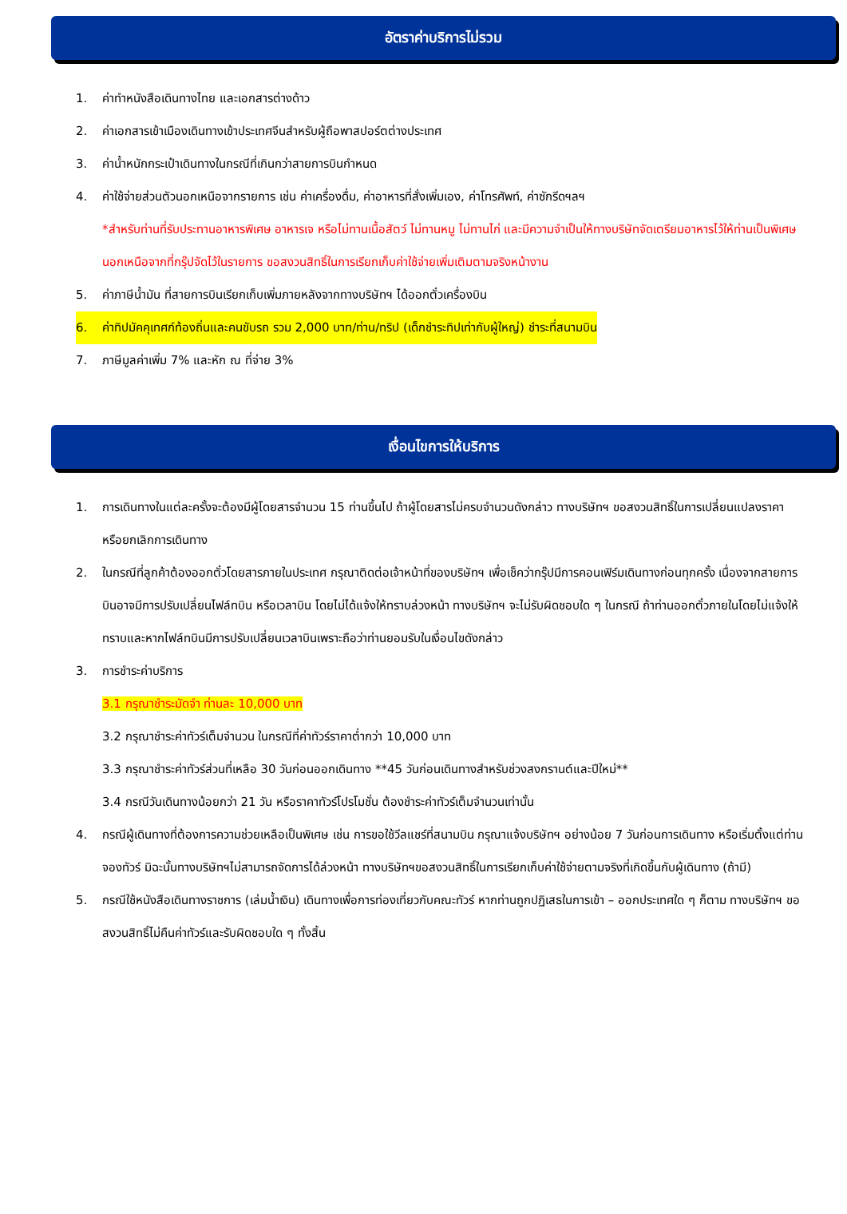อัตราค่าบริการไม่รวม
1. ค่าทำหนังสือเดินทางไทย และเอกสารต่างด้าว
2. ค่าเอกสารเข้าเมืองเดินทางเข้าประเทศจีนสำหรับผู้ถือพาสปอร์ตต่างประเทศ
3. ค่าน้ำหนักกระเป๋าเดินทางในกรณีที่เกินกว่าสายการบินกำหนด
4. ค่าใช้จ่ายส่วนตัวนอกเหนือจากรายการ เช่น ค่าเครื่องดื่ม, ค่าอาหารที่สั่งเพิ่มเอง, ค่าโทรศัพท์, ค่าซักรีดฯลฯ
*สำหรับท่านที่รับประทานอาหารพิเศษ อาหารเจ หรือไม่ทานเนื้อสัตว์ ไม่ทานหมู ไม่ทานไก่ และมีความจำเป็นให้ทางบริษัทจัดเตรียมอาหารไว้ให้ท่านเป็นพิเศษนอกเหนือจากที่กรุ๊ปจัดไว้ในรายการ ขอสงวนสิทธิ์ในการเรียกเก็บค่าใช้จ่ายเพิ่มเติมตามจริงหน้างาน
5. ค่าภาษีน้ำมัน ที่สายการบินเรียกเก็บเพิ่มภายหลังจากทางบริษัทฯ ได้ออกตั๋วเครื่องบิน
6. ค่าทิปมัคคุเทศก์ท้องถิ่นและคนขับรถ รวม 2,000 บาท/ท่าน/ทริป (เด็กชำระทิปเท่ากับผู้ใหญ่) ชำระที่สนามบิน
7. ภาษีมูลค่าเพิ่ม 7% และหัก ณ ที่จ่าย 3%
เงื่อนไขการให้บริการ
1. การเดินทางในแต่ละครั้งจะต้องมีผู้โดยสารจำนวน 15 ท่านขึ้นไป ถ้าผู้โดยสารไม่ครบจำนวนดังกล่าว ทางบริษัทฯ ขอสงวนสิทธิ์ในการเปลี่ยนแปลงราคาหรือยกเลิกการเดินทาง
2. ในกรณีที่ลูกค้าต้องออกตั๋วโดยสารภายในประเทศ กรุณาติดต่อเจ้าหน้าที่ของบริษัทฯ เพื่อเช็คว่ากรุ๊ปมีการคอนเฟิร์มเดินทางก่อนทุกครั้ง เนื่องจากสายการบินอาจมีการปรับเปลี่ยนไฟล์ทบิน หรือเวลาบิน โดยไม่ได้แจ้งให้ทราบล่วงหน้า ทางบริษัทฯ จะไม่รับผิดชอบใด ๆ ในกรณี ถ้าท่านออกตั๋วภายในโดยไม่แจ้งให้ทราบและหากไฟล์ทบินมีการปรับเปลี่ยนเวลาบินเพราะถือว่าท่านยอมรับในเงื่อนไขดังกล่าว
3. การชำระค่าบริการ
3.1 กรุณาชำระมัดจำ ท่านละ 10,000 บาท
3.2 กรุณาชำระค่าทัวร์เต็มจำนวน ในกรณีที่ค่าทัวร์ราคาต่ำกว่า 10,000 บาท
3.3 กรุณาชำระค่าทัวร์ส่วนที่เหลือ 30 วันก่อนออกเดินทาง **45 วันก่อนเดินทางสำหรับช่วงสงกรานต์และปีใหม่**
3.4 กรณีวันเดินทางน้อยกว่า 21 วัน หรือราคาทัวร์โปรโมชั่น ต้องชำระค่าทัวร์เต็มจำนวนเท่านั้น
4. กรณีผู้เดินทางที่ต้องการความช่วยเหลือเป็นพิเศษ เช่น การขอใช้วีลแชร์ที่สนามบิน กรุณาแจ้งบริษัทฯ อย่างน้อย 7 วันก่อนการเดินทาง หรือเริ่มตั้งแต่ท่านจองทัวร์ มิฉะนั้นทางบริษัทฯไม่สามารถจัดการได้ล่วงหน้า ทางบริษัทฯขอสงวนสิทธิ์ในการเรียกเก็บค่าใช้จ่ายตามจริงที่เกิดขึ้นกับผู้เดินทาง (ถ้ามี)
5. กรณีใช้หนังสือเดินทางราชการ (เล่มน้ำเงิน) เดินทางเพื่อการท่องเที่ยวกับคณะทัวร์ หากท่านถูกปฏิเสธในการเข้า – ออกประเทศใด ๆ ก็ตาม ทางบริษัทฯ ขอสงวนสิทธิ์ไม่คืนค่าทัวร์และรับผิดชอบใด ๆ ทั้งสิ้น